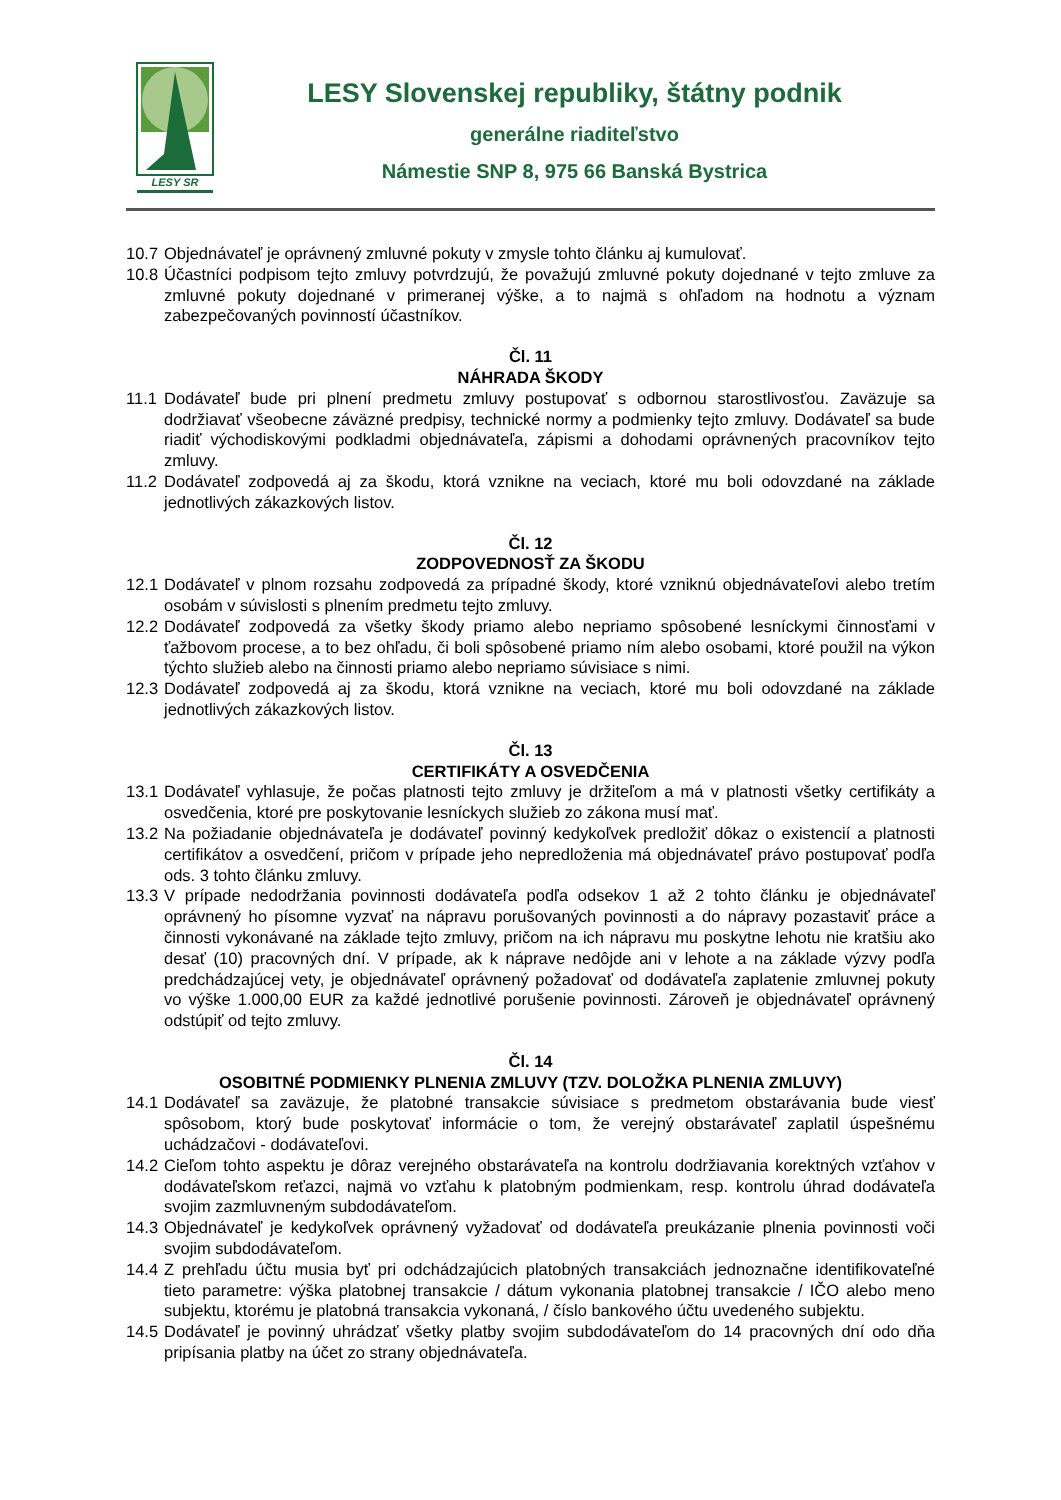LESY SR
LESY Slovenskej republiky, štátny podnik
generálne riaditeľstvo
Námestie SNP 8, 975 66 Banská Bystrica
10.7 Objednávateľ je oprávnený zmluvné pokuty v zmysle tohto článku aj kumulovať.
10.8 Účastníci podpisom tejto zmluvy potvrdzujú, že považujú zmluvné pokuty dojednané v tejto zmluve za zmluvné pokuty dojednané v primeranej výške, a to najmä s ohľadom na hodnotu a význam zabezpečovaných povinností účastníkov.
Čl. 11
NÁHRADA ŠKODY
11.1 Dodávateľ bude pri plnení predmetu zmluvy postupovať s odbornou starostlivosťou. Zaväzuje sa dodržiavať všeobecne záväzné predpisy, technické normy a podmienky tejto zmluvy. Dodávateľ sa bude riadiť východiskovými podkladmi objednávateľa, zápismi a dohodami oprávnených pracovníkov tejto zmluvy.
11.2 Dodávateľ zodpovedá aj za škodu, ktorá vznikne na veciach, ktoré mu boli odovzdané na základe jednotlivých zákazkových listov.
Čl. 12
ZODPOVEDNOSŤ ZA ŠKODU
12.1 Dodávateľ v plnom rozsahu zodpovedá za prípadné škody, ktoré vzniknú objednávateľovi alebo tretím osobám v súvislosti s plnením predmetu tejto zmluvy.
12.2 Dodávateľ zodpovedá za všetky škody priamo alebo nepriamo spôsobené lesníckymi činnosťami v ťažbovom procese, a to bez ohľadu, či boli spôsobené priamo ním alebo osobami, ktoré použil na výkon týchto služieb alebo na činnosti priamo alebo nepriamo súvisiace s nimi.
12.3 Dodávateľ zodpovedá aj za škodu, ktorá vznikne na veciach, ktoré mu boli odovzdané na základe jednotlivých zákazkových listov.
Čl. 13
CERTIFIKÁTY A OSVEDČENIA
13.1 Dodávateľ vyhlasuje, že počas platnosti tejto zmluvy je držiteľom a má v platnosti všetky certifikáty a osvedčenia, ktoré pre poskytovanie lesníckych služieb zo zákona musí mať.
13.2 Na požiadanie objednávateľa je dodávateľ povinný kedykoľvek predložiť dôkaz o existencií a platnosti certifikátov a osvedčení, pričom v prípade jeho nepredloženia má objednávateľ právo postupovať podľa ods. 3 tohto článku zmluvy.
13.3 V prípade nedodržania povinnosti dodávateľa podľa odsekov 1 až 2 tohto článku je objednávateľ oprávnený ho písomne vyzvať na nápravu porušovaných povinnosti a do nápravy pozastaviť práce a činnosti vykonávané na základe tejto zmluvy, pričom na ich nápravu mu poskytne lehotu nie kratšiu ako desať (10) pracovných dní. V prípade, ak k náprave nedôjde ani v lehote a na základe výzvy podľa predchádzajúcej vety, je objednávateľ oprávnený požadovať od dodávateľa zaplatenie zmluvnej pokuty vo výške 1.000,00 EUR za každé jednotlivé porušenie povinnosti. Zároveň je objednávateľ oprávnený odstúpiť od tejto zmluvy.
Čl. 14
OSOBITNÉ PODMIENKY PLNENIA ZMLUVY (TZV. DOLOŽKA PLNENIA ZMLUVY)
14.1 Dodávateľ sa zaväzuje, že platobné transakcie súvisiace s predmetom obstarávania bude viesť spôsobom, ktorý bude poskytovať informácie o tom, že verejný obstarávateľ zaplatil úspešnému uchádzačovi - dodávateľovi.
14.2 Cieľom tohto aspektu je dôraz verejného obstarávateľa na kontrolu dodržiavania korektných vzťahov v dodávateľskom reťazci, najmä vo vzťahu k platobným podmienkam, resp. kontrolu úhrad dodávateľa svojim zazmluvneným subdodávateľom.
14.3 Objednávateľ je kedykoľvek oprávnený vyžadovať od dodávateľa preukázanie plnenia povinnosti voči svojim subdodávateľom.
14.4 Z prehľadu účtu musia byť pri odchádzajúcich platobných transakciách jednoznačne identifikovateľné tieto parametre: výška platobnej transakcie / dátum vykonania platobnej transakcie / IČO alebo meno subjektu, ktorému je platobná transakcia vykonaná, / číslo bankového účtu uvedeného subjektu.
14.5 Dodávateľ je povinný uhrádzať všetky platby svojim subdodávateľom do 14 pracovných dní odo dňa pripísania platby na účet zo strany objednávateľa.